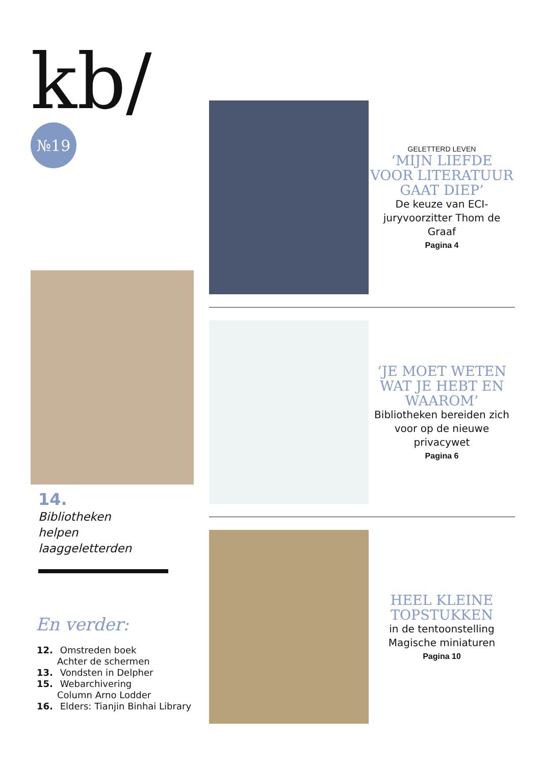kb/
№19
14.
Bibliotheken
helpen
laaggeletterden
En verder:
12. Omstreden boek
Achter de schermen
13. Vondsten in Delpher
15. Webarchivering
Column Arno Lodder
16. Elders: Tianjin Binhai Library
GELETTERD LEVEN
‘MIJN LIEFDE VOOR LITERATUUR GAAT DIEP’
De keuze van ECI-juryvoorzitter Thom de Graaf
Pagina 4
‘JE MOET WETEN WAT JE HEBT EN WAAROM’
Bibliotheken bereiden zich voor op de nieuwe privacywet
Pagina 6
HEEL KLEINE TOPSTUKKEN
in de tentoonstelling Magische miniaturen
Pagina 10